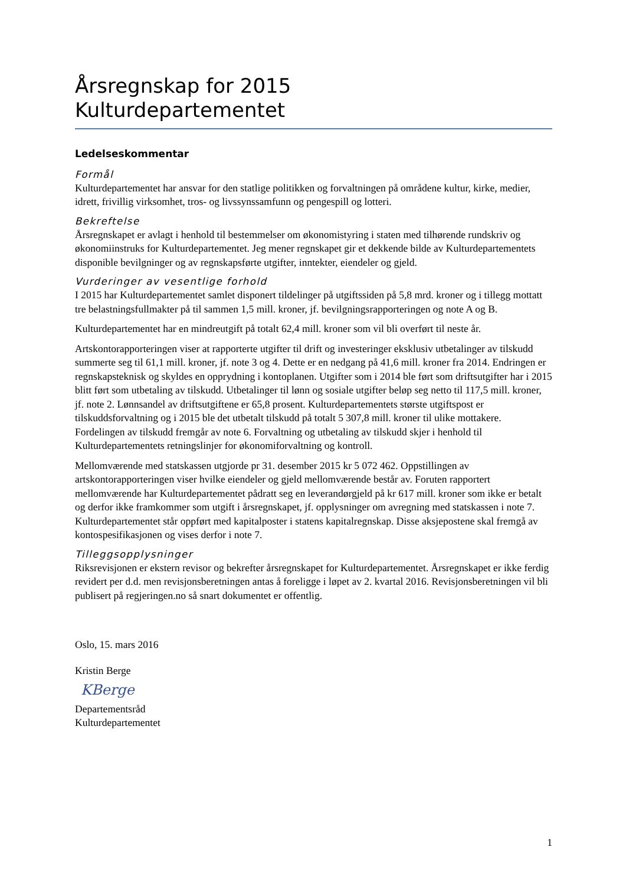Årsregnskap for 2015
Kulturdepartementet
Ledelseskommentar
Formål
Kulturdepartementet har ansvar for den statlige politikken og forvaltningen på områdene kultur, kirke, medier, idrett, frivillig virksomhet, tros- og livssynssamfunn og pengespill og lotteri.
Bekreftelse
Årsregnskapet er avlagt i henhold til bestemmelser om økonomistyring i staten med tilhørende rundskriv og økonomiinstruks for Kulturdepartementet. Jeg mener regnskapet gir et dekkende bilde av Kulturdepartementets disponible bevilgninger og av regnskapsførte utgifter, inntekter, eiendeler og gjeld.
Vurderinger av vesentlige forhold
I 2015 har Kulturdepartementet samlet disponert tildelinger på utgiftssiden på 5,8 mrd. kroner og i tillegg mottatt tre belastningsfullmakter på til sammen 1,5 mill. kroner, jf. bevilgningsrapporteringen og note A og B.
Kulturdepartementet har en mindreutgift på totalt 62,4 mill. kroner som vil bli overført til neste år.
Artskontorapporteringen viser at rapporterte utgifter til drift og investeringer eksklusiv utbetalinger av tilskudd summerte seg til 61,1 mill. kroner, jf. note 3 og 4. Dette er en nedgang på 41,6 mill. kroner fra 2014. Endringen er regnskapsteknisk og skyldes en opprydning i kontoplanen. Utgifter som i 2014 ble ført som driftsutgifter har i 2015 blitt ført som utbetaling av tilskudd. Utbetalinger til lønn og sosiale utgifter beløp seg netto til 117,5 mill. kroner, jf. note 2. Lønnsandel av driftsutgiftene er 65,8 prosent. Kulturdepartementets største utgiftspost er tilskuddsforvaltning og i 2015 ble det utbetalt tilskudd på totalt 5 307,8 mill. kroner til ulike mottakere. Fordelingen av tilskudd fremgår av note 6. Forvaltning og utbetaling av tilskudd skjer i henhold til Kulturdepartementets retningslinjer for økonomiforvaltning og kontroll.
Mellomværende med statskassen utgjorde pr 31. desember 2015 kr 5 072 462. Oppstillingen av artskontorapporteringen viser hvilke eiendeler og gjeld mellomværende består av. Foruten rapportert mellomværende har Kulturdepartementet pådratt seg en leverandørgjeld på kr 617 mill. kroner som ikke er betalt og derfor ikke framkommer som utgift i årsregnskapet, jf. opplysninger om avregning med statskassen i note 7. Kulturdepartementet står oppført med kapitalposter i statens kapitalregnskap. Disse aksjepostene skal fremgå av kontospesifikasjonen og vises derfor i note 7.
Tilleggsopplysninger
Riksrevisjonen er ekstern revisor og bekrefter årsregnskapet for Kulturdepartementet. Årsregnskapet er ikke ferdig revidert per d.d. men revisjonsberetningen antas å foreligge i løpet av 2. kvartal 2016. Revisjonsberetningen vil bli publisert på regjeringen.no så snart dokumentet er offentlig.
Oslo, 15. mars 2016
Kristin Berge
KBerge
Departementsråd
Kulturdepartementet
1